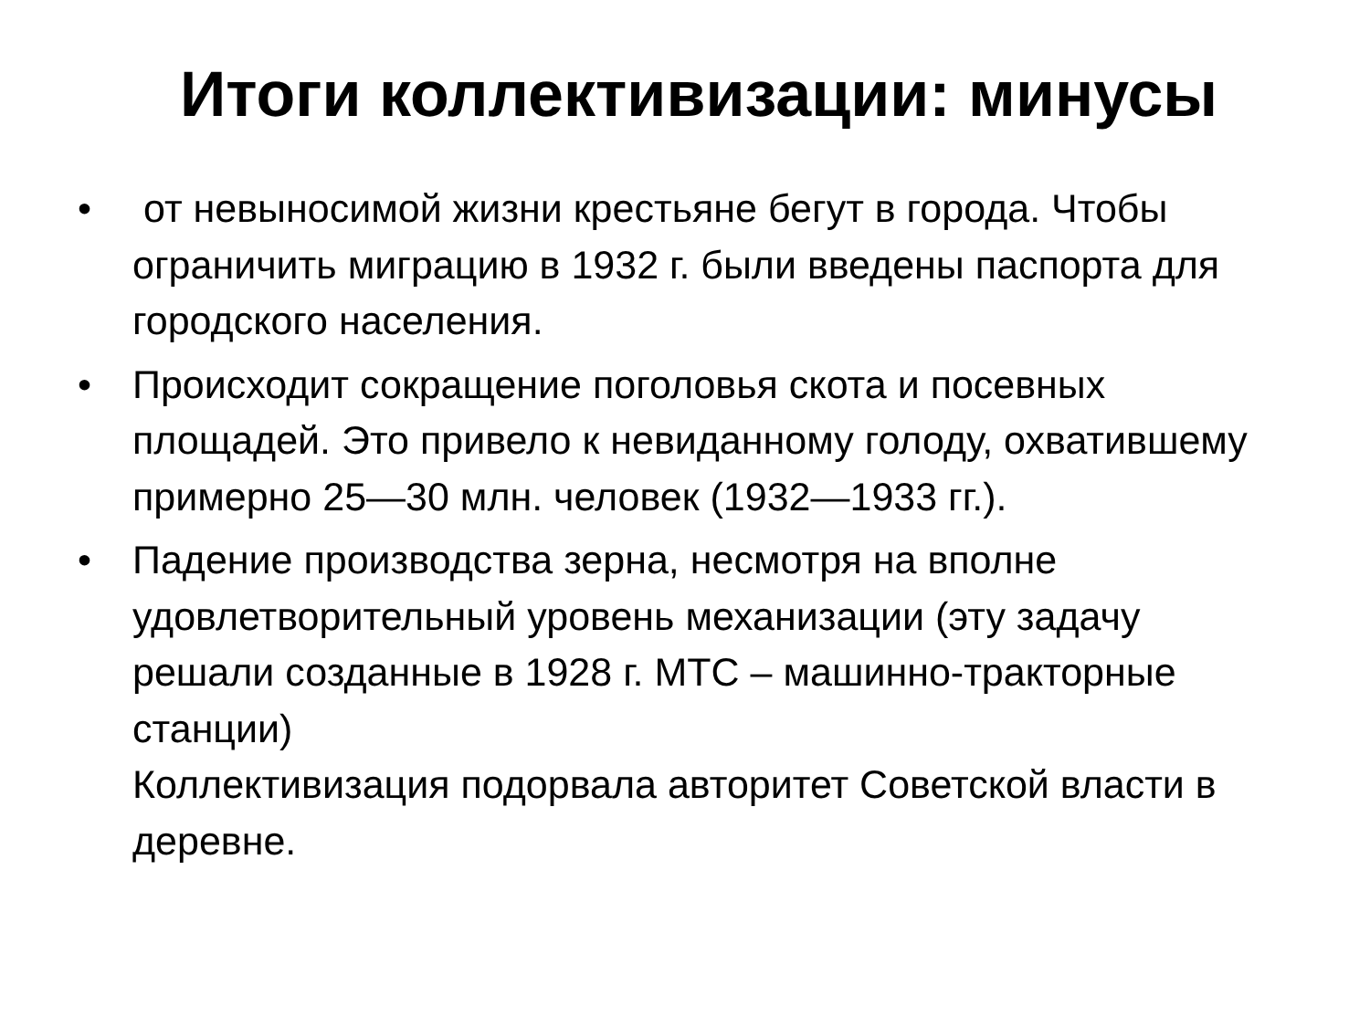Итоги коллективизации: минусы
• от невыносимой жизни крестьяне бегут в города. Чтобы ограничить миграцию в 1932 г. были введены паспорта для городского населения.
• Происходит сокращение поголовья скота и посевных площадей. Это привело к невиданному голоду, охватившему примерно 25—30 млн. человек (1932—1933 гг.).
• Падение производства зерна, несмотря на вполне удовлетворительный уровень механизации (эту задачу решали созданные в 1928 г. МТС – машинно-тракторные станции)
Коллективизация подорвала авторитет Советской власти в деревне.